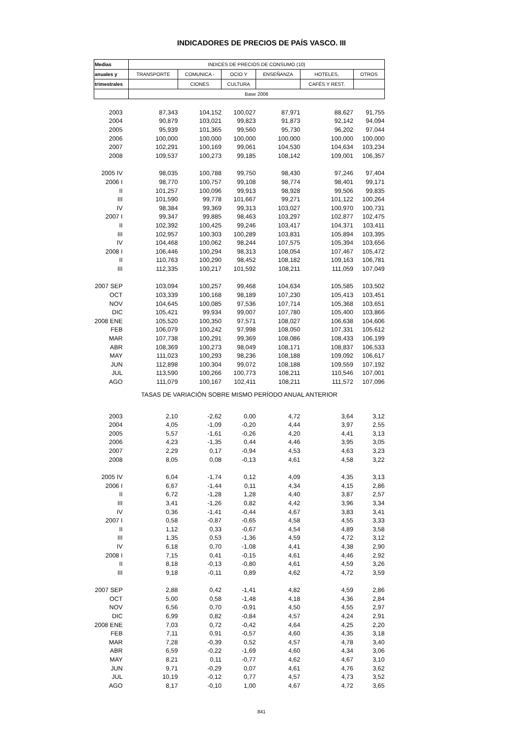INDICADORES DE PRECIOS DE PAÍS VASCO. III
| Medias | INDICES DE PRECIOS DE CONSUMO (10) | | | | | |
| --- | --- | --- | --- | --- | --- | --- |
| anuales y | TRANSPORTE | COMUNICA - | OCIO Y | ENSEÑANZA | HOTELES, | OTROS |
| trimestrales | | CIONES | CULTURA | | CAFÉS Y REST. | |
| | Base 2006 | | | | | |
| 2003 | 87,343 | 104,152 | 100,027 | 87,971 | 88,627 | 91,755 |
| 2004 | 90,879 | 103,021 | 99,823 | 91,873 | 92,142 | 94,094 |
| 2005 | 95,939 | 101,365 | 99,560 | 95,730 | 96,202 | 97,044 |
| 2006 | 100,000 | 100,000 | 100,000 | 100,000 | 100,000 | 100,000 |
| 2007 | 102,291 | 100,169 | 99,061 | 104,530 | 104,634 | 103,234 |
| 2008 | 109,537 | 100,273 | 99,185 | 108,142 | 109,001 | 106,357 |
| 2005 IV | 98,035 | 100,788 | 99,750 | 98,430 | 97,246 | 97,404 |
| 2006 I | 98,770 | 100,757 | 99,108 | 98,774 | 98,401 | 99,171 |
| II | 101,257 | 100,096 | 99,913 | 98,928 | 99,506 | 99,835 |
| III | 101,590 | 99,778 | 101,667 | 99,271 | 101,122 | 100,264 |
| IV | 98,384 | 99,369 | 99,313 | 103,027 | 100,970 | 100,731 |
| 2007 I | 99,347 | 99,885 | 98,463 | 103,297 | 102,877 | 102,475 |
| II | 102,392 | 100,425 | 99,246 | 103,417 | 104,371 | 103,411 |
| III | 102,957 | 100,303 | 100,289 | 103,831 | 105,894 | 103,395 |
| IV | 104,468 | 100,062 | 98,244 | 107,575 | 105,394 | 103,656 |
| 2008 I | 106,446 | 100,294 | 98,313 | 108,054 | 107,467 | 105,472 |
| II | 110,763 | 100,290 | 98,452 | 108,182 | 109,163 | 106,781 |
| III | 112,335 | 100,217 | 101,592 | 108,211 | 111,059 | 107,049 |
| 2007 SEP | 103,094 | 100,257 | 99,468 | 104,634 | 105,585 | 103,502 |
| OCT | 103,339 | 100,168 | 98,189 | 107,230 | 105,413 | 103,451 |
| NOV | 104,645 | 100,085 | 97,536 | 107,714 | 105,368 | 103,651 |
| DIC | 105,421 | 99,934 | 99,007 | 107,780 | 105,400 | 103,866 |
| 2008 ENE | 105,520 | 100,350 | 97,571 | 108,027 | 106,638 | 104,606 |
| FEB | 106,079 | 100,242 | 97,998 | 108,050 | 107,331 | 105,612 |
| MAR | 107,738 | 100,291 | 99,369 | 108,086 | 108,433 | 106,199 |
| ABR | 108,369 | 100,273 | 98,049 | 108,171 | 108,837 | 106,533 |
| MAY | 111,023 | 100,293 | 98,236 | 108,188 | 109,092 | 106,617 |
| JUN | 112,898 | 100,304 | 99,072 | 108,188 | 109,559 | 107,192 |
| JUL | 113,590 | 100,266 | 100,773 | 108,211 | 110,546 | 107,001 |
| AGO | 111,079 | 100,167 | 102,411 | 108,211 | 111,572 | 107,096 |
| TASAS DE VARIACIÓN SOBRE MISMO PERÍODO ANUAL ANTERIOR | | | | | | |
| 2003 | 2,10 | -2,62 | 0,00 | 4,72 | 3,64 | 3,12 |
| 2004 | 4,05 | -1,09 | -0,20 | 4,44 | 3,97 | 2,55 |
| 2005 | 5,57 | -1,61 | -0,26 | 4,20 | 4,41 | 3,13 |
| 2006 | 4,23 | -1,35 | 0,44 | 4,46 | 3,95 | 3,05 |
| 2007 | 2,29 | 0,17 | -0,94 | 4,53 | 4,63 | 3,23 |
| 2008 | 8,05 | 0,08 | -0,13 | 4,61 | 4,58 | 3,22 |
| 2005 IV | 6,04 | -1,74 | 0,12 | 4,09 | 4,35 | 3,13 |
| 2006 I | 6,67 | -1,44 | 0,11 | 4,34 | 4,15 | 2,86 |
| II | 6,72 | -1,28 | 1,28 | 4,40 | 3,87 | 2,57 |
| III | 3,41 | -1,26 | 0,82 | 4,42 | 3,96 | 3,34 |
| IV | 0,36 | -1,41 | -0,44 | 4,67 | 3,83 | 3,41 |
| 2007 I | 0,58 | -0,87 | -0,65 | 4,58 | 4,55 | 3,33 |
| II | 1,12 | 0,33 | -0,67 | 4,54 | 4,89 | 3,58 |
| III | 1,35 | 0,53 | -1,36 | 4,59 | 4,72 | 3,12 |
| IV | 6,18 | 0,70 | -1,08 | 4,41 | 4,38 | 2,90 |
| 2008 I | 7,15 | 0,41 | -0,15 | 4,61 | 4,46 | 2,92 |
| II | 8,18 | -0,13 | -0,80 | 4,61 | 4,59 | 3,26 |
| III | 9,18 | -0,11 | 0,89 | 4,62 | 4,72 | 3,59 |
| 2007 SEP | 2,88 | 0,42 | -1,41 | 4,82 | 4,59 | 2,86 |
| OCT | 5,00 | 0,58 | -1,48 | 4,18 | 4,36 | 2,84 |
| NOV | 6,56 | 0,70 | -0,91 | 4,50 | 4,55 | 2,97 |
| DIC | 6,99 | 0,82 | -0,84 | 4,57 | 4,24 | 2,91 |
| 2008 ENE | 7,03 | 0,72 | -0,42 | 4,64 | 4,25 | 2,20 |
| FEB | 7,11 | 0,91 | -0,57 | 4,60 | 4,35 | 3,18 |
| MAR | 7,28 | -0,39 | 0,52 | 4,57 | 4,78 | 3,40 |
| ABR | 6,59 | -0,22 | -1,69 | 4,60 | 4,34 | 3,06 |
| MAY | 8,21 | 0,11 | -0,77 | 4,62 | 4,67 | 3,10 |
| JUN | 9,71 | -0,29 | 0,07 | 4,61 | 4,76 | 3,62 |
| JUL | 10,19 | -0,12 | 0,77 | 4,57 | 4,73 | 3,52 |
| AGO | 8,17 | -0,10 | 1,00 | 4,67 | 4,72 | 3,65 |
841